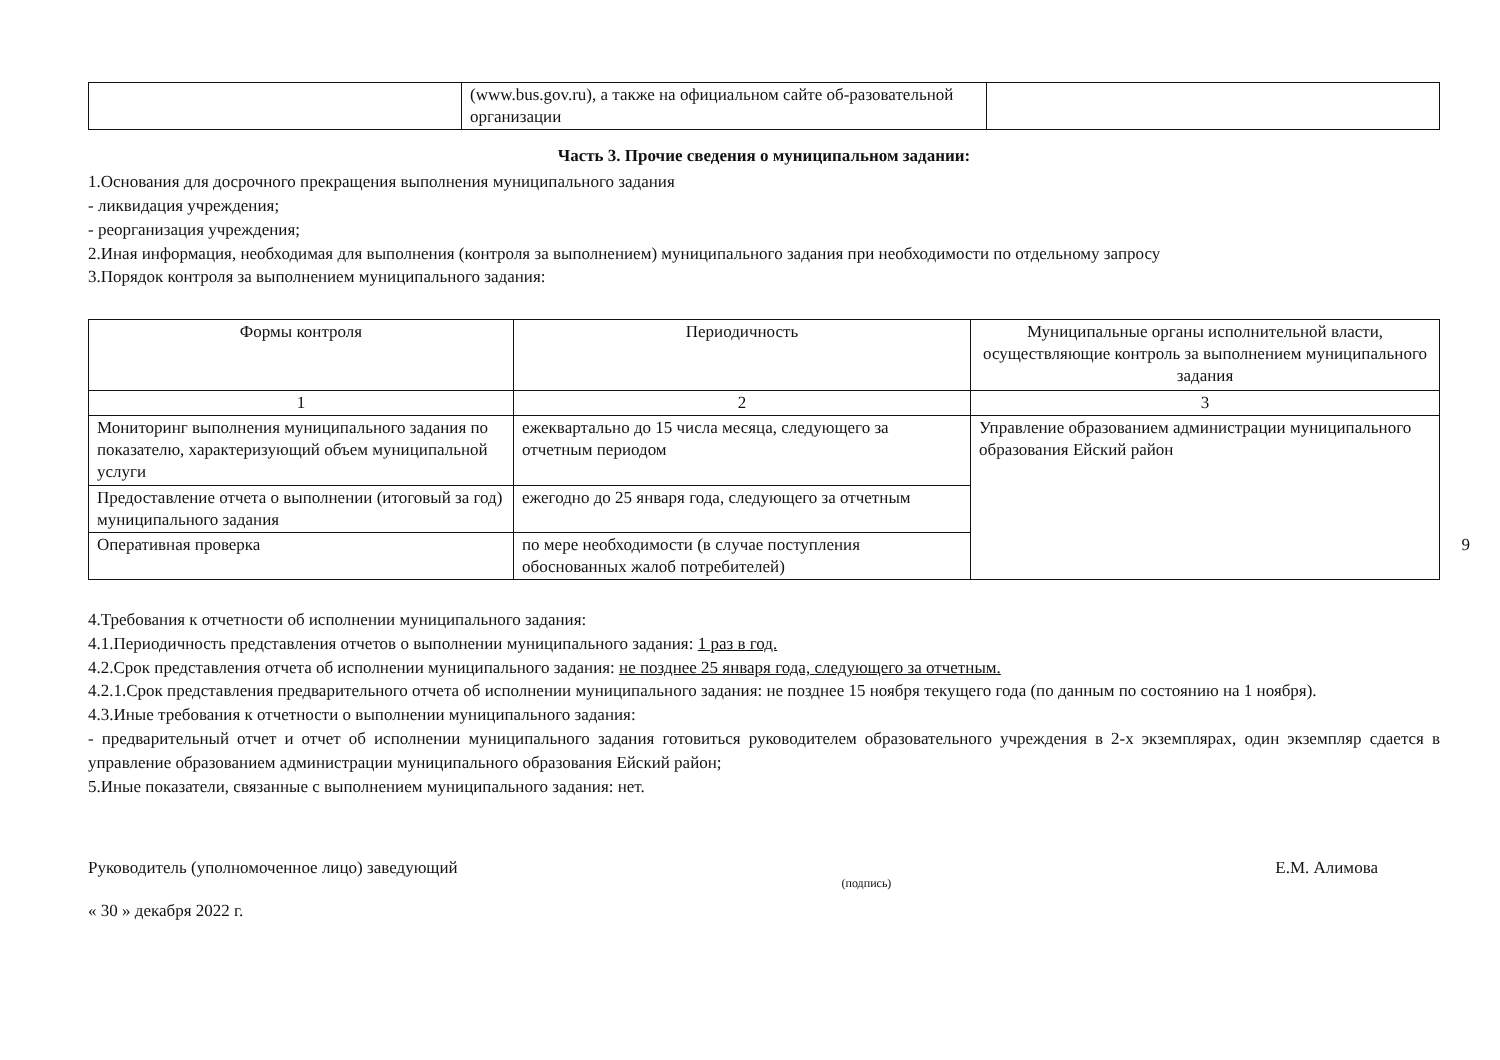| | (www.bus.gov.ru), а также на официальном сайте об-разовательной организации | |
Часть 3. Прочие сведения о муниципальном задании:
1.Основания для досрочного прекращения выполнения муниципального задания
- ликвидация учреждения;
- реорганизация учреждения;
2.Иная информация, необходимая для выполнения (контроля за выполнением) муниципального задания при необходимости по отдельному запросу
3.Порядок контроля за выполнением муниципального задания:
| Формы контроля | Периодичность | Муниципальные органы исполнительной власти, осуществляющие контроль за выполнением муниципального задания |
| --- | --- | --- |
| 1 | 2 | 3 |
| Мониторинг выполнения муниципального задания по показателю, характеризующий объем муниципальной услуги | ежеквартально до 15 числа месяца, следующего за отчетным периодом | Управление образованием администрации муниципального образования Ейский район |
| Предоставление отчета о выполнении (итоговый за год) муниципального задания | ежегодно до 25 января года, следующего за отчетным | |
| Оперативная проверка | по мере необходимости (в случае поступления обоснованных жалоб потребителей) | |
9
4.Требования к отчетности об исполнении муниципального задания:
4.1.Периодичность представления отчетов о выполнении муниципального задания: 1 раз в год.
4.2.Срок представления отчета об исполнении муниципального задания: не позднее 25 января года, следующего за отчетным.
4.2.1.Срок представления предварительного отчета об исполнении муниципального задания: не позднее 15 ноября текущего года (по данным по состоянию на 1 ноября).
4.3.Иные требования к отчетности о выполнении муниципального задания:
- предварительный отчет и отчет об исполнении муниципального задания готовиться руководителем образовательного учреждения в 2-х экземплярах, один экземпляр сдается в управление образованием администрации муниципального образования Ейский район;
5.Иные показатели, связанные с выполнением муниципального задания: нет.
Руководитель (уполномоченное лицо) заведующий (подпись) Е.М. Алимова
« 30 » декабря 2022 г.